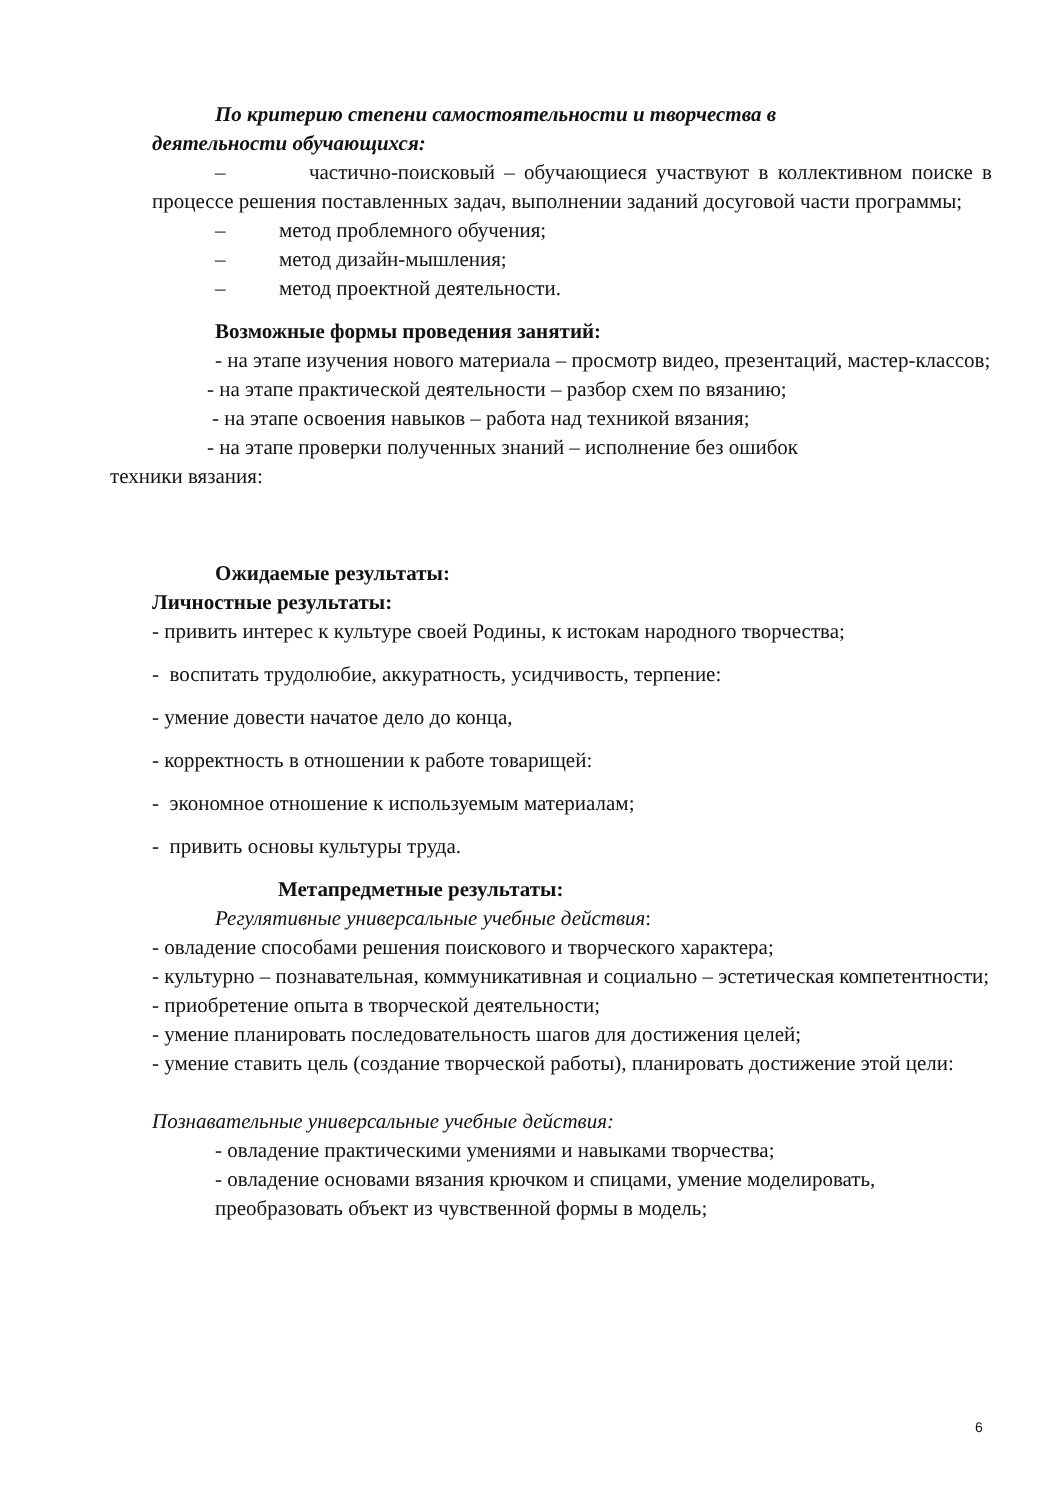По критерию степени самостоятельности и творчества в
деятельности обучающихся:
– частично-поисковый – обучающиеся участвуют в коллективном поиске в процессе решения поставленных задач, выполнении заданий досуговой части программы;
– метод проблемного обучения;
– метод дизайн-мышления;
– метод проектной деятельности.
Возможные формы проведения занятий:
- на этапе изучения нового материала – просмотр видео, презентаций, мастер-классов;
- на этапе практической деятельности – разбор схем по вязанию;
- на этапе освоения навыков – работа над техникой вязания;
- на этапе проверки полученных знаний – исполнение без ошибок
техники вязания:
Ожидаемые результаты:
Личностные результаты:
- привить интерес к культуре своей Родины, к истокам народного творчества;
- воспитать трудолюбие, аккуратность, усидчивость, терпение:
- умение довести начатое дело до конца,
- корректность в отношении к работе товарищей:
- экономное отношение к используемым материалам;
- привить основы культуры труда.
Метапредметные результаты:
Регулятивные универсальные учебные действия:
- овладение способами решения поискового и творческого характера;
- культурно – познавательная, коммуникативная и социально – эстетическая компетентности;
- приобретение опыта в творческой деятельности;
- умение планировать последовательность шагов для достижения целей;
- умение ставить цель (создание творческой работы), планировать достижение этой цели:
Познавательные универсальные учебные действия:
- овладение практическими умениями и навыками творчества;
- овладение основами вязания крючком и спицами, умение моделировать, преобразовать объект из чувственной формы в модель;
6